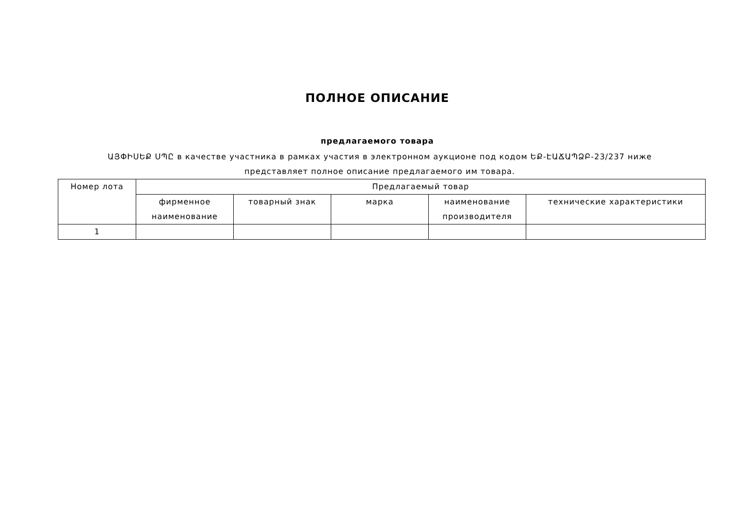ПОЛНОЕ ОПИСАНИЕ
предлагаемого товара
ԱՅՓԻՍԵՔ ՍՊԸ в качестве участника в рамках участия в электронном аукционе под кодом ԵՔ-ԷԱՃԱՊՁԲ-23/237 ниже представляет полное описание предлагаемого им товара.
| Номер лота | Предлагаемый товар | | | | |
| --- | --- | --- | --- | --- | --- |
| | фирменное наименование | товарный знак | марка | наименование производителя | технические характеристики |
| 1 | | | | | |